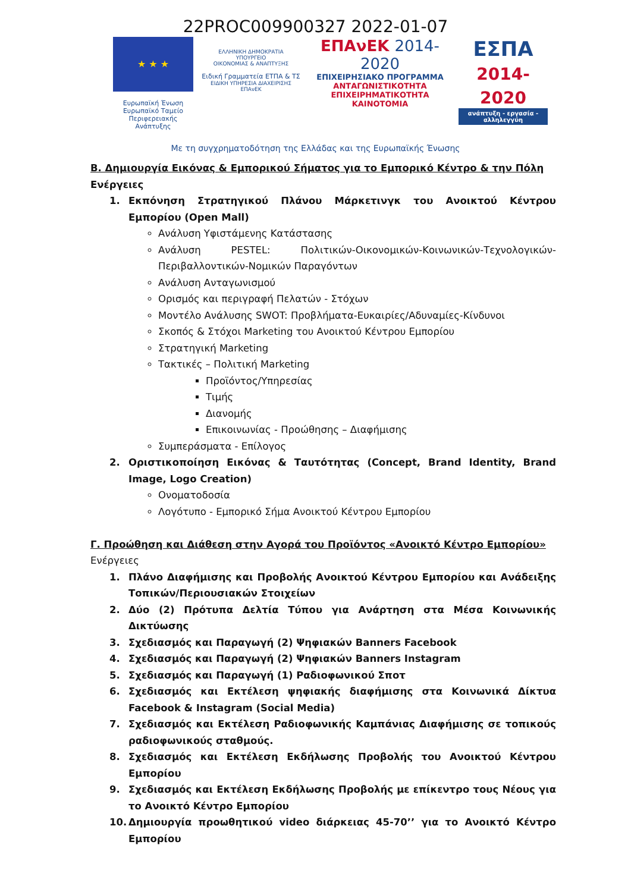22PROC009900327 2022-01-07
★ ★ ★
Ευρωπαϊκή Ένωση
Ευρωπαϊκό Ταμείο
Περιφερειακής Ανάπτυξης
ΕΛΛΗΝΙΚΗ ΔΗΜΟΚΡΑΤΙΑ
ΥΠΟΥΡΓΕΙΟ
ΟΙΚΟΝΟΜΙΑΣ & ΑΝΑΠΤΥΞΗΣ
Ειδική Γραμματεία ΕΤΠΑ & ΤΣ
ΕΙΔΙΚΗ ΥΠΗΡΕΣΙΑ ΔΙΑΧΕΙΡΙΣΗΣ ΕΠΑνΕΚ
ΕΠΑνΕΚ 2014-2020
ΕΠΙΧΕΙΡΗΣΙΑΚΟ ΠΡΟΓΡΑΜΜΑ
ΑΝΤΑΓΩΝΙΣΤΙΚΟΤΗΤΑ
ΕΠΙΧΕΙΡΗΜΑΤΙΚΟΤΗΤΑ
ΚΑΙΝΟΤΟΜΙΑ
ΕΣΠΑ
2014-2020
ανάπτυξη - εργασία - αλληλεγγύη
Με τη συγχρηματοδότηση της Ελλάδας και της Ευρωπαϊκής Ένωσης
Β. Δημιουργία Εικόνας & Εμπορικού Σήματος για το Εμπορικό Κέντρο & την Πόλη
Ενέργειες
1. Εκπόνηση Στρατηγικού Πλάνου Μάρκετινγκ του Ανοικτού Κέντρου Εμπορίου (Open Mall)
Ανάλυση Υφιστάμενης Κατάστασης
Ανάλυση PESTEL: Πολιτικών-Οικονομικών-Κοινωνικών-Τεχνολογικών-Περιβαλλοντικών-Νομικών Παραγόντων
Ανάλυση Ανταγωνισμού
Ορισμός και περιγραφή Πελατών - Στόχων
Μοντέλο Ανάλυσης SWOT: Προβλήματα-Ευκαιρίες/Αδυναμίες-Κίνδυνοι
Σκοπός & Στόχοι Marketing του Ανοικτού Κέντρου Εμπορίου
Στρατηγική Marketing
Τακτικές – Πολιτική Marketing
Προϊόντος/Υπηρεσίας
Τιμής
Διανομής
Επικοινωνίας - Προώθησης – Διαφήμισης
Συμπεράσματα - Επίλογος
2. Οριστικοποίηση Εικόνας & Ταυτότητας (Concept, Brand Identity, Brand Image, Logo Creation)
Ονοματοδοσία
Λογότυπο - Εμπορικό Σήμα Ανοικτού Κέντρου Εμπορίου
Γ. Προώθηση και Διάθεση στην Αγορά του Προϊόντος «Ανοικτό Κέντρο Εμπορίου»
Ενέργειες
1. Πλάνο Διαφήμισης και Προβολής Ανοικτού Κέντρου Εμπορίου και Ανάδειξης Τοπικών/Περιουσιακών Στοιχείων
2. Δύο (2) Πρότυπα Δελτία Τύπου για Ανάρτηση στα Μέσα Κοινωνικής Δικτύωσης
3. Σχεδιασμός και Παραγωγή (2) Ψηφιακών Banners Facebook
4. Σχεδιασμός και Παραγωγή (2) Ψηφιακών Banners Instagram
5. Σχεδιασμός και Παραγωγή (1) Ραδιοφωνικού Σποτ
6. Σχεδιασμός και Εκτέλεση ψηφιακής διαφήμισης στα Κοινωνικά Δίκτυα Facebook & Instagram (Social Media)
7. Σχεδιασμός και Εκτέλεση Ραδιοφωνικής Καμπάνιας Διαφήμισης σε τοπικούς ραδιοφωνικούς σταθμούς.
8. Σχεδιασμός και Εκτέλεση Εκδήλωσης Προβολής του Ανοικτού Κέντρου Εμπορίου
9. Σχεδιασμός και Εκτέλεση Εκδήλωσης Προβολής με επίκεντρο τους Νέους για το Ανοικτό Κέντρο Εμπορίου
10. Δημιουργία προωθητικού video διάρκειας 45-70’’ για το Ανοικτό Κέντρο Εμπορίου